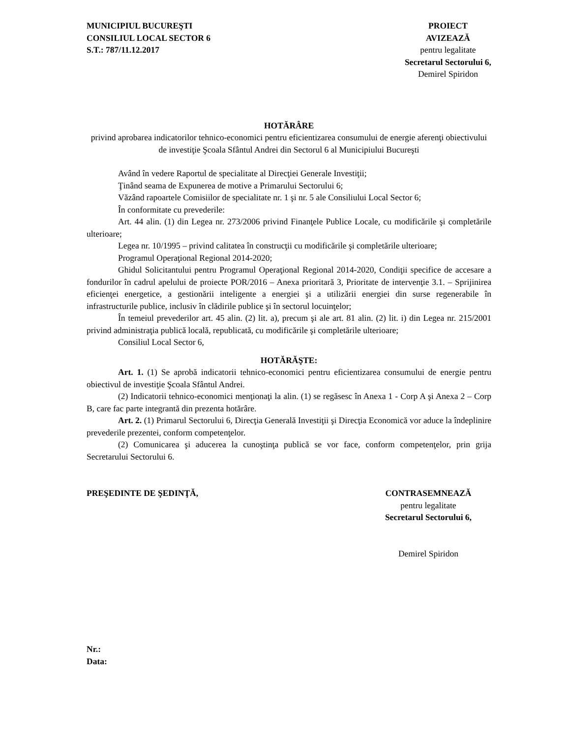MUNICIPIUL BUCUREŞTI
CONSILIUL LOCAL SECTOR 6
S.T.: 787/11.12.2017
PROIECT
AVIZEAZĂ
pentru legalitate
Secretarul Sectorului 6,
Demirel Spiridon
HOTĂRÂRE
privind aprobarea indicatorilor tehnico-economici pentru eficientizarea consumului de energie aferenţi obiectivului de investiţie Şcoala Sfântul Andrei din Sectorul 6 al Municipiului Bucureşti
Având în vedere Raportul de specialitate al Direcţiei Generale Investiţii;
Ţinând seama de Expunerea de motive a Primarului Sectorului 6;
Văzând rapoartele Comisiilor de specialitate nr. 1 şi nr. 5 ale Consiliului Local Sector 6;
În conformitate cu prevederile:
Art. 44 alin. (1) din Legea nr. 273/2006 privind Finanţele Publice Locale, cu modificările şi completările ulterioare;
Legea nr. 10/1995 – privind calitatea în construcţii cu modificările şi completările ulterioare;
Programul Operaţional Regional 2014-2020;
Ghidul Solicitantului pentru Programul Operaţional Regional 2014-2020, Condiţii specifice de accesare a fondurilor în cadrul apelului de proiecte POR/2016 – Anexa prioritară 3, Prioritate de intervenţie 3.1. – Sprijinirea eficienţei energetice, a gestionării inteligente a energiei şi a utilizării energiei din surse regenerabile în infrastructurile publice, inclusiv în clădirile publice şi în sectorul locuinţelor;
În temeiul prevederilor art. 45 alin. (2) lit. a), precum şi ale art. 81 alin. (2) lit. i) din Legea nr. 215/2001 privind administraţia publică locală, republicată, cu modificările şi completările ulterioare;
Consiliul Local Sector 6,
HOTĂRĂŞTE:
Art. 1. (1) Se aprobă indicatorii tehnico-economici pentru eficientizarea consumului de energie pentru obiectivul de investiţie Şcoala Sfântul Andrei.
(2) Indicatorii tehnico-economici menţionaţi la alin. (1) se regăsesc în Anexa 1 - Corp A şi Anexa 2 – Corp B, care fac parte integrantă din prezenta hotărâre.
Art. 2. (1) Primarul Sectorului 6, Direcţia Generală Investiţii şi Direcţia Economică vor aduce la îndeplinire prevederile prezentei, conform competenţelor.
(2) Comunicarea şi aducerea la cunoştinţa publică se vor face, conform competenţelor, prin grija Secretarului Sectorului 6.
PREŞEDINTE DE ŞEDINŢĂ, CONTRASEMNEAZĂ
pentru legalitate
Secretarul Sectorului 6,
Demirel Spiridon
Nr.:
Data: